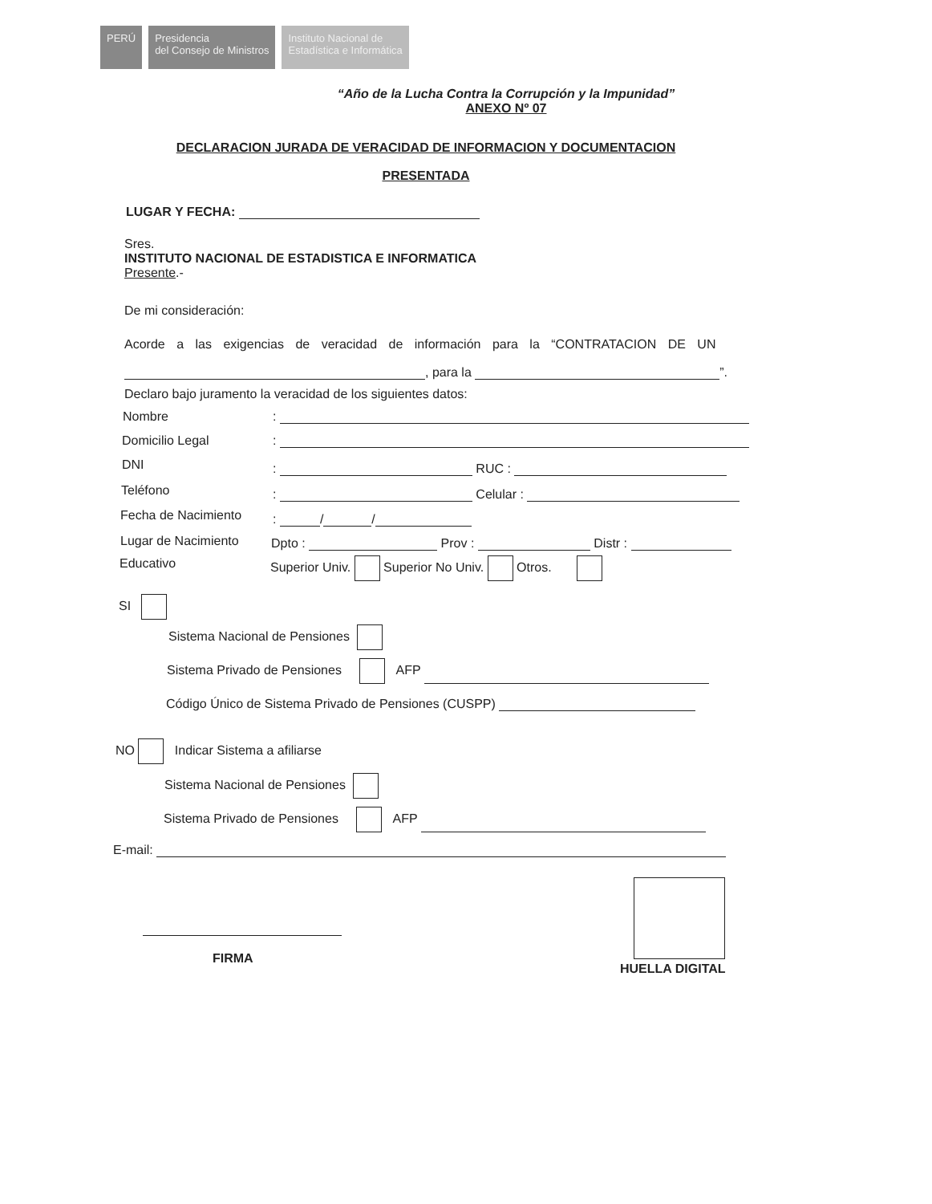PERÚ Presidencia
del Consejo de Ministros
Instituto Nacional de
Estadística e Informática
“Año de la Lucha Contra la Corrupción y la Impunidad”
ANEXO Nº 07
DECLARACION JURADA DE VERACIDAD DE INFORMACION Y DOCUMENTACION
PRESENTADA
LUGAR Y FECHA:
Sres.
INSTITUTO NACIONAL DE ESTADISTICA E INFORMATICA
Presente.-
De mi consideración:
Acorde a las exigencias de veracidad de información para la “CONTRATACION DE UN
, para la ”.
Declaro bajo juramento la veracidad de los siguientes datos:
Nombre :
Domicilio Legal :
DNI : RUC :
Teléfono : Celular :
Fecha de Nacimiento : / /
Lugar de Nacimiento Dpto : Prov : Distr :
Educativo Superior Univ. Superior No Univ. Otros.
SI
Sistema Nacional de Pensiones
Sistema Privado de Pensiones AFP
Código Único de Sistema Privado de Pensiones (CUSPP)
NO Indicar Sistema a afiliarse
Sistema Nacional de Pensiones
Sistema Privado de Pensiones AFP
E-mail:
FIRMA
HUELLA DIGITAL